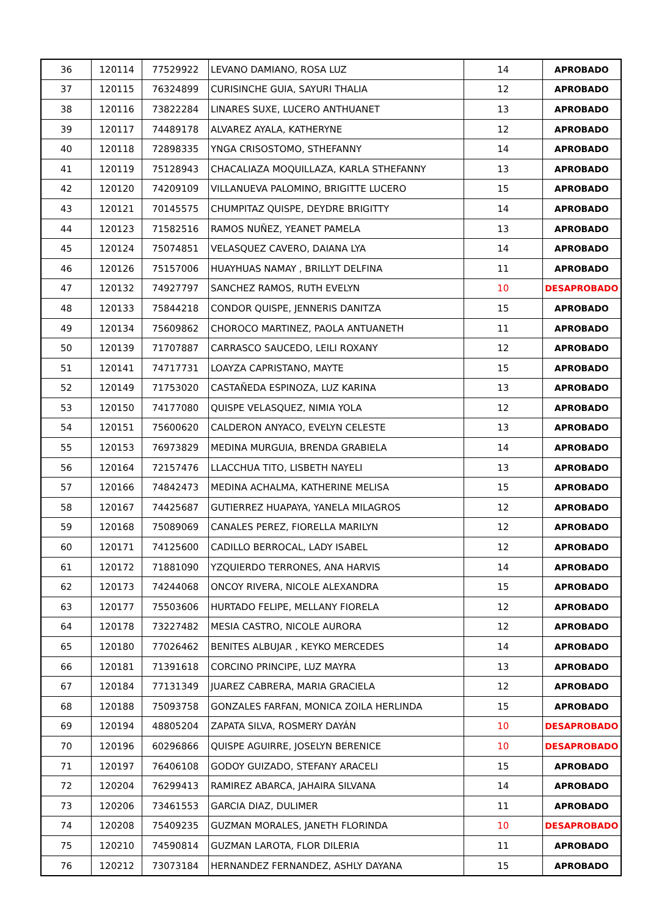| 36 | 120114 | 77529922 | LEVANO DAMIANO, ROSA LUZ | 14 | APROBADO |
| 37 | 120115 | 76324899 | CURISINCHE GUIA, SAYURI THALIA | 12 | APROBADO |
| 38 | 120116 | 73822284 | LINARES SUXE, LUCERO ANTHUANET | 13 | APROBADO |
| 39 | 120117 | 74489178 | ALVAREZ AYALA, KATHERYNE | 12 | APROBADO |
| 40 | 120118 | 72898335 | YNGA CRISOSTOMO, STHEFANNY | 14 | APROBADO |
| 41 | 120119 | 75128943 | CHACALIAZA MOQUILLAZA, KARLA STHEFANNY | 13 | APROBADO |
| 42 | 120120 | 74209109 | VILLANUEVA PALOMINO, BRIGITTE LUCERO | 15 | APROBADO |
| 43 | 120121 | 70145575 | CHUMPITAZ QUISPE, DEYDRE BRIGITTY | 14 | APROBADO |
| 44 | 120123 | 71582516 | RAMOS NUÑEZ, YEANET PAMELA | 13 | APROBADO |
| 45 | 120124 | 75074851 | VELASQUEZ CAVERO, DAIANA LYA | 14 | APROBADO |
| 46 | 120126 | 75157006 | HUAYHUAS NAMAY , BRILLYT DELFINA | 11 | APROBADO |
| 47 | 120132 | 74927797 | SANCHEZ RAMOS, RUTH EVELYN | 10 | DESAPROBADO |
| 48 | 120133 | 75844218 | CONDOR QUISPE, JENNERIS DANITZA | 15 | APROBADO |
| 49 | 120134 | 75609862 | CHOROCO MARTINEZ, PAOLA ANTUANETH | 11 | APROBADO |
| 50 | 120139 | 71707887 | CARRASCO SAUCEDO, LEILI ROXANY | 12 | APROBADO |
| 51 | 120141 | 74717731 | LOAYZA CAPRISTANO, MAYTE | 15 | APROBADO |
| 52 | 120149 | 71753020 | CASTAÑEDA ESPINOZA, LUZ KARINA | 13 | APROBADO |
| 53 | 120150 | 74177080 | QUISPE VELASQUEZ, NIMIA YOLA | 12 | APROBADO |
| 54 | 120151 | 75600620 | CALDERON ANYACO, EVELYN CELESTE | 13 | APROBADO |
| 55 | 120153 | 76973829 | MEDINA MURGUIA, BRENDA GRABIELA | 14 | APROBADO |
| 56 | 120164 | 72157476 | LLACCHUA TITO, LISBETH NAYELI | 13 | APROBADO |
| 57 | 120166 | 74842473 | MEDINA ACHALMA, KATHERINE MELISA | 15 | APROBADO |
| 58 | 120167 | 74425687 | GUTIERREZ HUAPAYA, YANELA MILAGROS | 12 | APROBADO |
| 59 | 120168 | 75089069 | CANALES PEREZ, FIORELLA MARILYN | 12 | APROBADO |
| 60 | 120171 | 74125600 | CADILLO BERROCAL, LADY ISABEL | 12 | APROBADO |
| 61 | 120172 | 71881090 | YZQUIERDO TERRONES, ANA HARVIS | 14 | APROBADO |
| 62 | 120173 | 74244068 | ONCOY RIVERA, NICOLE ALEXANDRA | 15 | APROBADO |
| 63 | 120177 | 75503606 | HURTADO FELIPE, MELLANY FIORELA | 12 | APROBADO |
| 64 | 120178 | 73227482 | MESIA CASTRO, NICOLE AURORA | 12 | APROBADO |
| 65 | 120180 | 77026462 | BENITES ALBUJAR , KEYKO MERCEDES | 14 | APROBADO |
| 66 | 120181 | 71391618 | CORCINO PRINCIPE, LUZ MAYRA | 13 | APROBADO |
| 67 | 120184 | 77131349 | JUAREZ CABRERA, MARIA GRACIELA | 12 | APROBADO |
| 68 | 120188 | 75093758 | GONZALES FARFAN, MONICA ZOILA HERLINDA | 15 | APROBADO |
| 69 | 120194 | 48805204 | ZAPATA SILVA, ROSMERY DAYÁN | 10 | DESAPROBADO |
| 70 | 120196 | 60296866 | QUISPE AGUIRRE, JOSELYN BERENICE | 10 | DESAPROBADO |
| 71 | 120197 | 76406108 | GODOY GUIZADO, STEFANY ARACELI | 15 | APROBADO |
| 72 | 120204 | 76299413 | RAMIREZ ABARCA, JAHAIRA SILVANA | 14 | APROBADO |
| 73 | 120206 | 73461553 | GARCIA DIAZ, DULIMER | 11 | APROBADO |
| 74 | 120208 | 75409235 | GUZMAN MORALES, JANETH FLORINDA | 10 | DESAPROBADO |
| 75 | 120210 | 74590814 | GUZMAN LAROTA, FLOR DILERIA | 11 | APROBADO |
| 76 | 120212 | 73073184 | HERNANDEZ FERNANDEZ, ASHLY DAYANA | 15 | APROBADO |